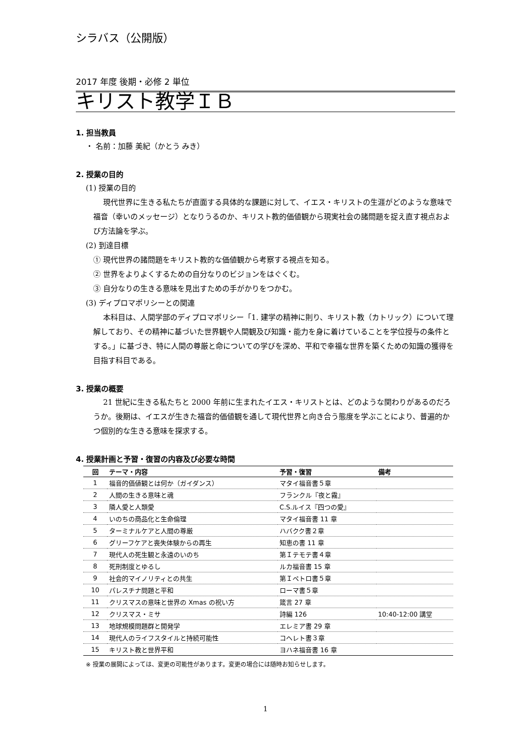シラバス（公開版）
2017 年度 後期・必修 2 単位
キリスト教学ＩＢ
1. 担当教員
・ 名前：加藤 美紀（かとう みき）
2. 授業の目的
(1) 授業の目的
現代世界に生きる私たちが直面する具体的な課題に対して、イエス・キリストの生涯がどのような意味で福音（幸いのメッセージ）となりうるのか、キリスト教的価値観から現実社会の諸問題を捉え直す視点および方法論を学ぶ。
(2) 到達目標
① 現代世界の諸問題をキリスト教的な価値観から考察する視点を知る。
② 世界をよりよくするための自分なりのビジョンをはぐくむ。
③ 自分なりの生きる意味を見出すための手がかりをつかむ。
(3) ディプロマポリシーとの関連
本科目は、人間学部のディプロマポリシー「1. 建学の精神に則り、キリスト教（カトリック）について理解しており、その精神に基づいた世界観や人間観及び知識・能力を身に着けていることを学位授与の条件とする。」に基づき、特に人間の尊厳と命についての学びを深め、平和で幸福な世界を築くための知識の獲得を目指す科目である。
3. 授業の概要
21 世紀に生きる私たちと 2000 年前に生まれたイエス・キリストとは、どのような関わりがあるのだろうか。後期は、イエスが生きた福音的価値観を通して現代世界と向き合う態度を学ぶことにより、普遍的かつ個別的な生きる意味を探求する。
4. 授業計画と予習・復習の内容及び必要な時間
| 回 | テーマ・内容 | 予習・復習 | 備考 |
| --- | --- | --- | --- |
| 1 | 福音的価値観とは何か（ガイダンス） | マタイ福音書５章 | |
| 2 | 人間の生きる意味と魂 | フランクル『夜と霧』 | |
| 3 | 隣人愛と人類愛 | C.S.ルイス『四つの愛』 | |
| 4 | いのちの商品化と生命倫理 | マタイ福音書 11 章 | |
| 5 | ターミナルケアと人間の尊厳 | ハバクク書２章 | |
| 6 | グリーフケアと喪失体験からの再生 | 知恵の書 11 章 | |
| 7 | 現代人の死生観と永遠のいのち | 第Ｉテモテ書４章 | |
| 8 | 死刑制度とゆるし | ルカ福音書 15 章 | |
| 9 | 社会的マイノリティとの共生 | 第Ｉペトロ書５章 | |
| 10 | パレスチナ問題と平和 | ローマ書５章 | |
| 11 | クリスマスの意味と世界の Xmas の祝い方 | 箴言 27 章 | |
| 12 | クリスマス・ミサ | 詩編 126 | 10:40-12:00 講堂 |
| 13 | 地球規模問題群と開発学 | エレミア書 29 章 | |
| 14 | 現代人のライフスタイルと持続可能性 | コヘレト書３章 | |
| 15 | キリスト教と世界平和 | ヨハネ福音書 16 章 | |
※ 授業の展開によっては、変更の可能性があります。変更の場合には随時お知らせします。
1